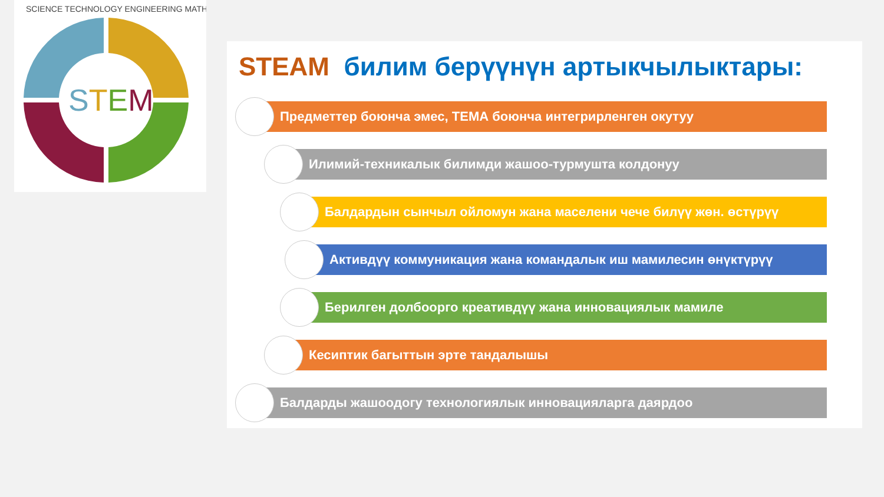STEM
SCIENCE TECHNOLOGY ENGINEERING MATH
STEAM билим берүүнүн артыкчылыктары:
Предметтер боюнча эмес, ТЕМА боюнча интегрирленген окутуу
Илимий-техникалык билимди жашоо-турмушта колдонуу
Балдардын сынчыл ойломун жана маселени чече билүү жөн. өстүрүү
Активдүү коммуникация жана командалык иш мамилесин өнүктүрүү
Берилген долбоорго креативдүү жана инновациялык мамиле
Кесиптик багыттын эрте тандалышы
Балдарды жашоодогу технологиялык инновацияларга даярдоо